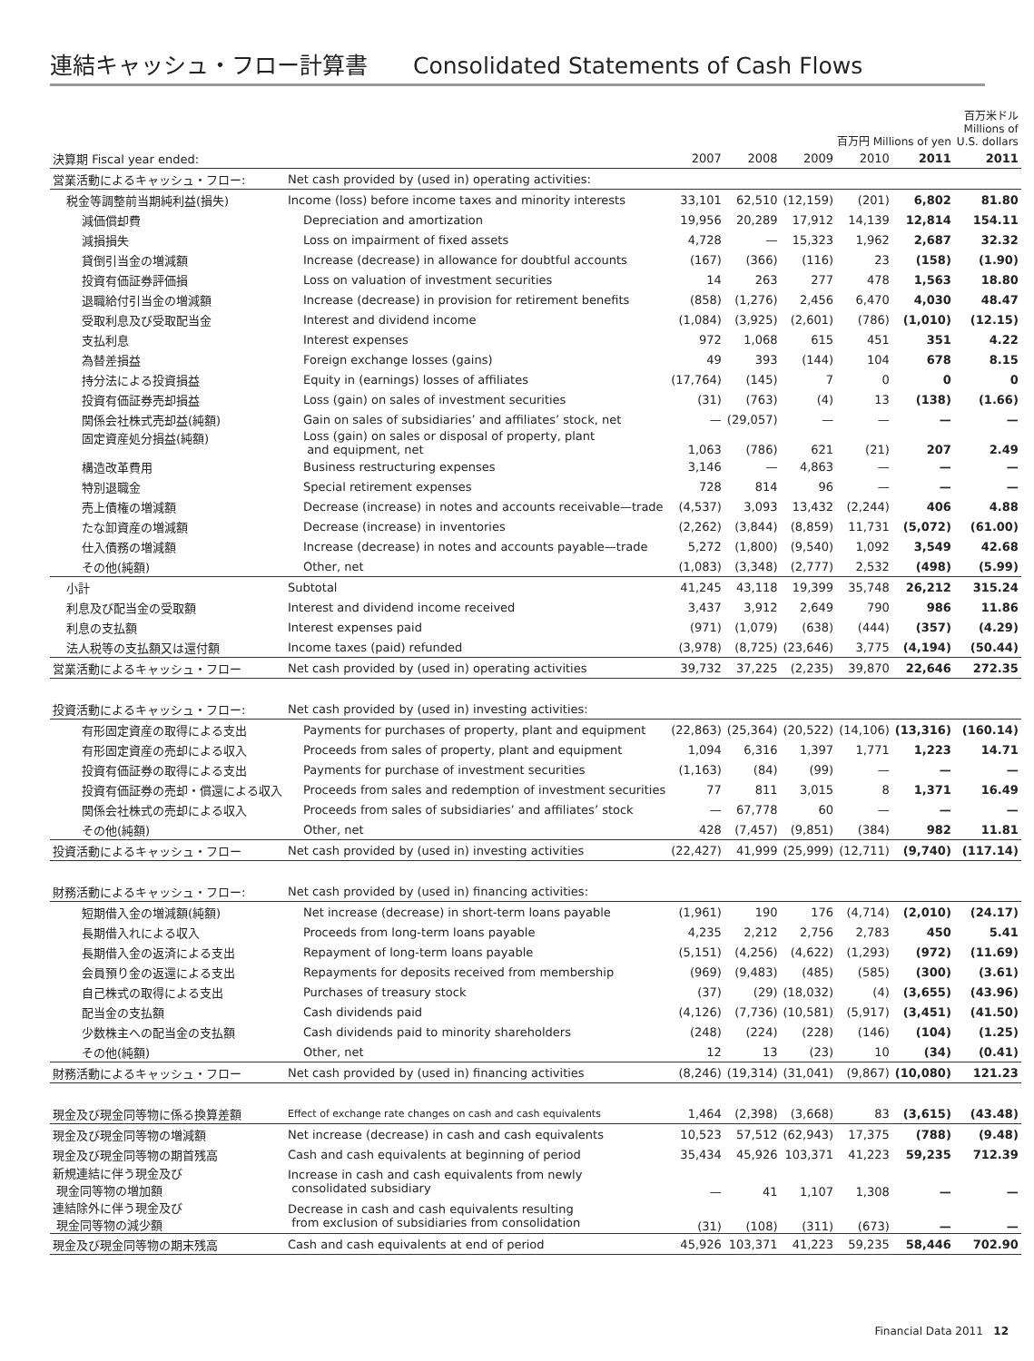連結キャッシュ・フロー計算書 Consolidated Statements of Cash Flows
| | | 百万円 Millions of yen | | | | | 百万米ドル Millions of U.S. dollars |
| 決算期 Fiscal year ended: | | 2007 | 2008 | 2009 | 2010 | 2011 | 2011 |
| 営業活動によるキャッシュ・フロー: | Net cash provided by (used in) operating activities: | | | | | | |
| 税金等調整前当期純利益(損失) | Income (loss) before income taxes and minority interests | 33,101 | 62,510 | (12,159) | (201) | 6,802 | 81.80 |
| 減価償却費 | Depreciation and amortization | 19,956 | 20,289 | 17,912 | 14,139 | 12,814 | 154.11 |
| 減損損失 | Loss on impairment of fixed assets | 4,728 | — | 15,323 | 1,962 | 2,687 | 32.32 |
| 貸倒引当金の増減額 | Increase (decrease) in allowance for doubtful accounts | (167) | (366) | (116) | 23 | (158) | (1.90) |
| 投資有価証券評価損 | Loss on valuation of investment securities | 14 | 263 | 277 | 478 | 1,563 | 18.80 |
| 退職給付引当金の増減額 | Increase (decrease) in provision for retirement benefits | (858) | (1,276) | 2,456 | 6,470 | 4,030 | 48.47 |
| 受取利息及び受取配当金 | Interest and dividend income | (1,084) | (3,925) | (2,601) | (786) | (1,010) | (12.15) |
| 支払利息 | Interest expenses | 972 | 1,068 | 615 | 451 | 351 | 4.22 |
| 為替差損益 | Foreign exchange losses (gains) | 49 | 393 | (144) | 104 | 678 | 8.15 |
| 持分法による投資損益 | Equity in (earnings) losses of affiliates | (17,764) | (145) | 7 | 0 | 0 | 0 |
| 投資有価証券売却損益 | Loss (gain) on sales of investment securities | (31) | (763) | (4) | 13 | (138) | (1.66) |
| 関係会社株式売却益(純額) | Gain on sales of subsidiaries’ and affiliates’ stock, net | — | (29,057) | — | — | — | — |
| 固定資産処分損益(純額) | Loss (gain) on sales or disposal of property, plant and equipment, net | 1,063 | (786) | 621 | (21) | 207 | 2.49 |
| 構造改革費用 | Business restructuring expenses | 3,146 | — | 4,863 | — | — | — |
| 特別退職金 | Special retirement expenses | 728 | 814 | 96 | — | — | — |
| 売上債権の増減額 | Decrease (increase) in notes and accounts receivable—trade | (4,537) | 3,093 | 13,432 | (2,244) | 406 | 4.88 |
| たな卸資産の増減額 | Decrease (increase) in inventories | (2,262) | (3,844) | (8,859) | 11,731 | (5,072) | (61.00) |
| 仕入債務の増減額 | Increase (decrease) in notes and accounts payable—trade | 5,272 | (1,800) | (9,540) | 1,092 | 3,549 | 42.68 |
| その他(純額) | Other, net | (1,083) | (3,348) | (2,777) | 2,532 | (498) | (5.99) |
| 小計 | Subtotal | 41,245 | 43,118 | 19,399 | 35,748 | 26,212 | 315.24 |
| 利息及び配当金の受取額 | Interest and dividend income received | 3,437 | 3,912 | 2,649 | 790 | 986 | 11.86 |
| 利息の支払額 | Interest expenses paid | (971) | (1,079) | (638) | (444) | (357) | (4.29) |
| 法人税等の支払額又は還付額 | Income taxes (paid) refunded | (3,978) | (8,725) | (23,646) | 3,775 | (4,194) | (50.44) |
| 営業活動によるキャッシュ・フロー | Net cash provided by (used in) operating activities | 39,732 | 37,225 | (2,235) | 39,870 | 22,646 | 272.35 |
| 投資活動によるキャッシュ・フロー: | Net cash provided by (used in) investing activities: | | | | | | |
| 有形固定資産の取得による支出 | Payments for purchases of property, plant and equipment | (22,863) | (25,364) | (20,522) | (14,106) | (13,316) | (160.14) |
| 有形固定資産の売却による収入 | Proceeds from sales of property, plant and equipment | 1,094 | 6,316 | 1,397 | 1,771 | 1,223 | 14.71 |
| 投資有価証券の取得による支出 | Payments for purchase of investment securities | (1,163) | (84) | (99) | — | — | — |
| 投資有価証券の売却・償還による収入 | Proceeds from sales and redemption of investment securities | 77 | 811 | 3,015 | 8 | 1,371 | 16.49 |
| 関係会社株式の売却による収入 | Proceeds from sales of subsidiaries’ and affiliates’ stock | — | 67,778 | 60 | — | — | — |
| その他(純額) | Other, net | 428 | (7,457) | (9,851) | (384) | 982 | 11.81 |
| 投資活動によるキャッシュ・フロー | Net cash provided by (used in) investing activities | (22,427) | 41,999 | (25,999) | (12,711) | (9,740) | (117.14) |
| 財務活動によるキャッシュ・フロー: | Net cash provided by (used in) financing activities: | | | | | | |
| 短期借入金の増減額(純額) | Net increase (decrease) in short-term loans payable | (1,961) | 190 | 176 | (4,714) | (2,010) | (24.17) |
| 長期借入れによる収入 | Proceeds from long-term loans payable | 4,235 | 2,212 | 2,756 | 2,783 | 450 | 5.41 |
| 長期借入金の返済による支出 | Repayment of long-term loans payable | (5,151) | (4,256) | (4,622) | (1,293) | (972) | (11.69) |
| 会員預り金の返還による支出 | Repayments for deposits received from membership | (969) | (9,483) | (485) | (585) | (300) | (3.61) |
| 自己株式の取得による支出 | Purchases of treasury stock | (37) | (29) | (18,032) | (4) | (3,655) | (43.96) |
| 配当金の支払額 | Cash dividends paid | (4,126) | (7,736) | (10,581) | (5,917) | (3,451) | (41.50) |
| 少数株主への配当金の支払額 | Cash dividends paid to minority shareholders | (248) | (224) | (228) | (146) | (104) | (1.25) |
| その他(純額) | Other, net | 12 | 13 | (23) | 10 | (34) | (0.41) |
| 財務活動によるキャッシュ・フロー | Net cash provided by (used in) financing activities | (8,246) | (19,314) | (31,041) | (9,867) | (10,080) | 121.23 |
| 現金及び現金同等物に係る換算差額 | Effect of exchange rate changes on cash and cash equivalents | 1,464 | (2,398) | (3,668) | 83 | (3,615) | (43.48) |
| 現金及び現金同等物の増減額 | Net increase (decrease) in cash and cash equivalents | 10,523 | 57,512 | (62,943) | 17,375 | (788) | (9.48) |
| 現金及び現金同等物の期首残高 | Cash and cash equivalents at beginning of period | 35,434 | 45,926 | 103,371 | 41,223 | 59,235 | 712.39 |
| 新規連結に伴う現金及び 現金同等物の増加額 | Increase in cash and cash equivalents from newly consolidated subsidiary | — | 41 | 1,107 | 1,308 | — | — |
| 連結除外に伴う現金及び 現金同等物の減少額 | Decrease in cash and cash equivalents resulting from exclusion of subsidiaries from consolidation | (31) | (108) | (311) | (673) | — | — |
| 現金及び現金同等物の期末残高 | Cash and cash equivalents at end of period | 45,926 | 103,371 | 41,223 | 59,235 | 58,446 | 702.90 |
Financial Data 2011 12